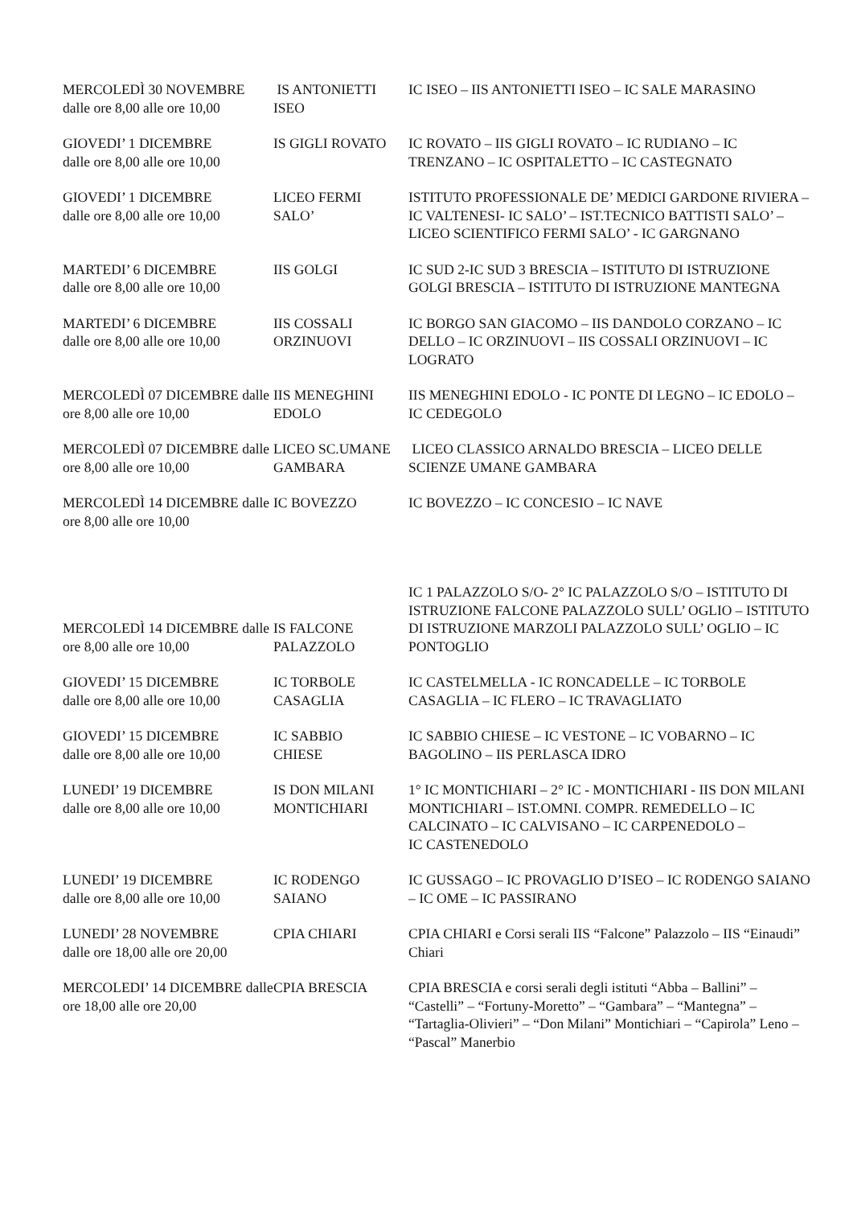| MERCOLEDÌ 30 NOVEMBRE dalle ore 8,00 alle ore 10,00 | IS ANTONIETTI ISEO | IC ISEO – IIS ANTONIETTI ISEO – IC SALE MARASINO |
| GIOVEDI’ 1 DICEMBRE dalle ore 8,00 alle ore 10,00 | IS GIGLI ROVATO | IC ROVATO – IIS GIGLI ROVATO – IC RUDIANO – IC TRENZANO – IC OSPITALETTO – IC CASTEGNATO |
| GIOVEDI’ 1 DICEMBRE dalle ore 8,00 alle ore 10,00 | LICEO FERMI SALO’ | ISTITUTO PROFESSIONALE DE’ MEDICI GARDONE RIVIERA – IC VALTENESI- IC SALO’ – IST.TECNICO BATTISTI SALO’ – LICEO SCIENTIFICO FERMI SALO’ - IC GARGNANO |
| MARTEDI’ 6 DICEMBRE dalle ore 8,00 alle ore 10,00 | IIS GOLGI | IC SUD 2-IC SUD 3 BRESCIA – ISTITUTO DI ISTRUZIONE GOLGI BRESCIA – ISTITUTO DI ISTRUZIONE MANTEGNA |
| MARTEDI’ 6 DICEMBRE dalle ore 8,00 alle ore 10,00 | IIS COSSALI ORZINUOVI | IC BORGO SAN GIACOMO – IIS DANDOLO CORZANO – IC DELLO – IC ORZINUOVI – IIS COSSALI ORZINUOVI – IC LOGRATO |
| MERCOLEDÌ 07 DICEMBRE dalle ore 8,00 alle ore 10,00 | IIS MENEGHINI EDOLO | IIS MENEGHINI EDOLO - IC PONTE DI LEGNO – IC EDOLO – IC CEDEGOLO |
| MERCOLEDÌ 07 DICEMBRE dalle ore 8,00 alle ore 10,00 | LICEO SC.UMANE GAMBARA | LICEO CLASSICO ARNALDO BRESCIA – LICEO DELLE SCIENZE UMANE GAMBARA |
| MERCOLEDÌ 14 DICEMBRE dalle ore 8,00 alle ore 10,00 | IC BOVEZZO | IC BOVEZZO – IC CONCESIO – IC NAVE |
| MERCOLEDÌ 14 DICEMBRE dalle ore 8,00 alle ore 10,00 | IS FALCONE PALAZZOLO | IC 1 PALAZZOLO S/O- 2° IC PALAZZOLO S/O – ISTITUTO DI ISTRUZIONE FALCONE PALAZZOLO SULL’ OGLIO – ISTITUTO DI ISTRUZIONE MARZOLI PALAZZOLO SULL’ OGLIO – IC PONTOGLIO |
| GIOVEDI’ 15 DICEMBRE dalle ore 8,00 alle ore 10,00 | IC TORBOLE CASAGLIA | IC CASTELMELLA - IC RONCADELLE – IC TORBOLE CASAGLIA – IC FLERO – IC TRAVAGLIATO |
| GIOVEDI’ 15 DICEMBRE dalle ore 8,00 alle ore 10,00 | IC SABBIO CHIESE | IC SABBIO CHIESE – IC VESTONE – IC VOBARNO – IC BAGOLINO – IIS PERLASCA IDRO |
| LUNEDI’ 19 DICEMBRE dalle ore 8,00 alle ore 10,00 | IS DON MILANI MONTICHIARI | 1° IC MONTICHIARI – 2° IC - MONTICHIARI - IIS DON MILANI MONTICHIARI – IST.OMNI. COMPR. REMEDELLO – IC CALCINATO – IC CALVISANO – IC CARPENEDOLO – IC CASTENEDOLO |
| LUNEDI’ 19 DICEMBRE dalle ore 8,00 alle ore 10,00 | IC RODENGO SAIANO | IC GUSSAGO – IC PROVAGLIO D’ISEO – IC RODENGO SAIANO – IC OME – IC PASSIRANO |
| LUNEDI’ 28 NOVEMBRE dalle ore 18,00 alle ore 20,00 | CPIA CHIARI | CPIA CHIARI e Corsi serali IIS “Falcone” Palazzolo – IIS “Einaudi” Chiari |
| MERCOLEDI’ 14 DICEMBRE dalle ore 18,00 alle ore 20,00 | CPIA BRESCIA | CPIA BRESCIA e corsi serali degli istituti “Abba – Ballini” – “Castelli” – “Fortuny-Moretto” – “Gambara” – “Mantegna” – “Tartaglia-Olivieri” – “Don Milani” Montichiari – “Capirola” Leno – “Pascal” Manerbio |